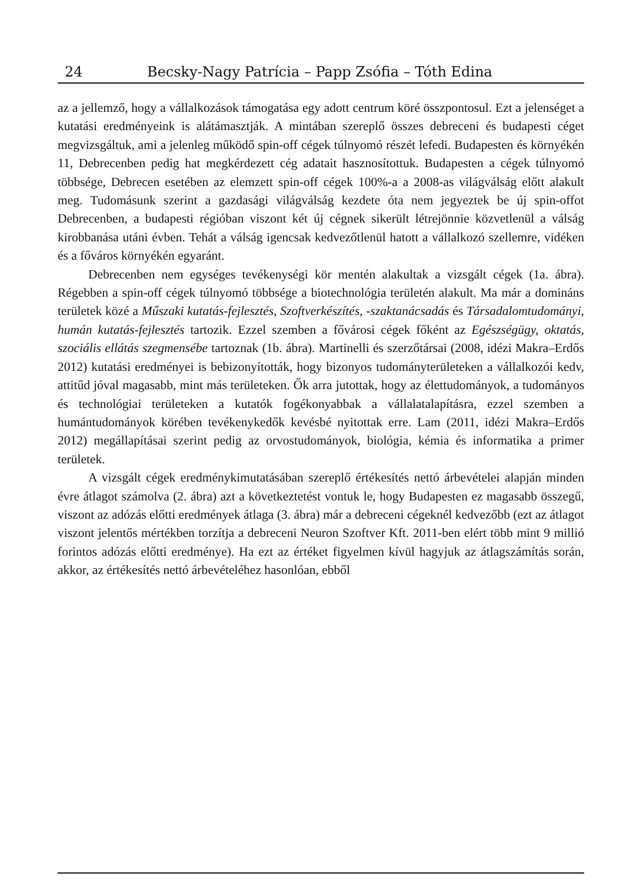24 Becsky-Nagy Patrícia – Papp Zsófia – Tóth Edina
az a jellemző, hogy a vállalkozások támogatása egy adott centrum köré összpontosul. Ezt a jelenséget a kutatási eredményeink is alátámasztják. A mintában szereplő összes debreceni és budapesti céget megvizsgáltuk, ami a jelenleg működő spin-off cégek túlnyomó részét lefedi. Budapesten és környékén 11, Debrecenben pedig hat megkérdezett cég adatait hasznosítottuk. Budapesten a cégek túlnyomó többsége, Debrecen esetében az elemzett spin-off cégek 100%-a a 2008-as világválság előtt alakult meg. Tudomásunk szerint a gazdasági világválság kezdete óta nem jegyeztek be új spin-offot Debrecenben, a budapesti régióban viszont két új cégnek sikerült létrejönnie közvetlenül a válság kirobbanása utáni évben. Tehát a válság igencsak kedvezőtlenül hatott a vállalkozó szellemre, vidéken és a főváros környékén egyaránt.
Debrecenben nem egységes tevékenységi kör mentén alakultak a vizsgált cégek (1a. ábra). Régebben a spin-off cégek túlnyomó többsége a biotechnológia területén alakult. Ma már a domináns területek közé a Műszaki kutatás-fejlesztés, Szoftverkészítés, -szaktanácsadás és Társadalomtudományi, humán kutatás-fejlesztés tartozik. Ezzel szemben a fővárosi cégek főként az Egészségügy, oktatás, szociális ellátás szegmensébe tartoznak (1b. ábra). Martinelli és szerzőtársai (2008, idézi Makra–Erdős 2012) kutatási eredményei is bebizonyították, hogy bizonyos tudományterületeken a vállalkozói kedv, attitűd jóval magasabb, mint más területeken. Ők arra jutottak, hogy az élettudományok, a tudományos és technológiai területeken a kutatók fogékonyabbak a vállalatalapításra, ezzel szemben a humántudományok körében tevékenykedők kevésbé nyitottak erre. Lam (2011, idézi Makra–Erdős 2012) megállapításai szerint pedig az orvostudományok, biológia, kémia és informatika a primer területek.
A vizsgált cégek eredménykimutatásában szereplő értékesítés nettó árbevételei alapján minden évre átlagot számolva (2. ábra) azt a következtetést vontuk le, hogy Budapesten ez magasabb összegű, viszont az adózás előtti eredmények átlaga (3. ábra) már a debreceni cégeknél kedvezőbb (ezt az átlagot viszont jelentős mértékben torzítja a debreceni Neuron Szoftver Kft. 2011-ben elért több mint 9 millió forintos adózás előtti eredménye). Ha ezt az értéket figyelmen kívül hagyjuk az átlagszámítás során, akkor, az értékesítés nettó árbevételéhez hasonlóan, ebből